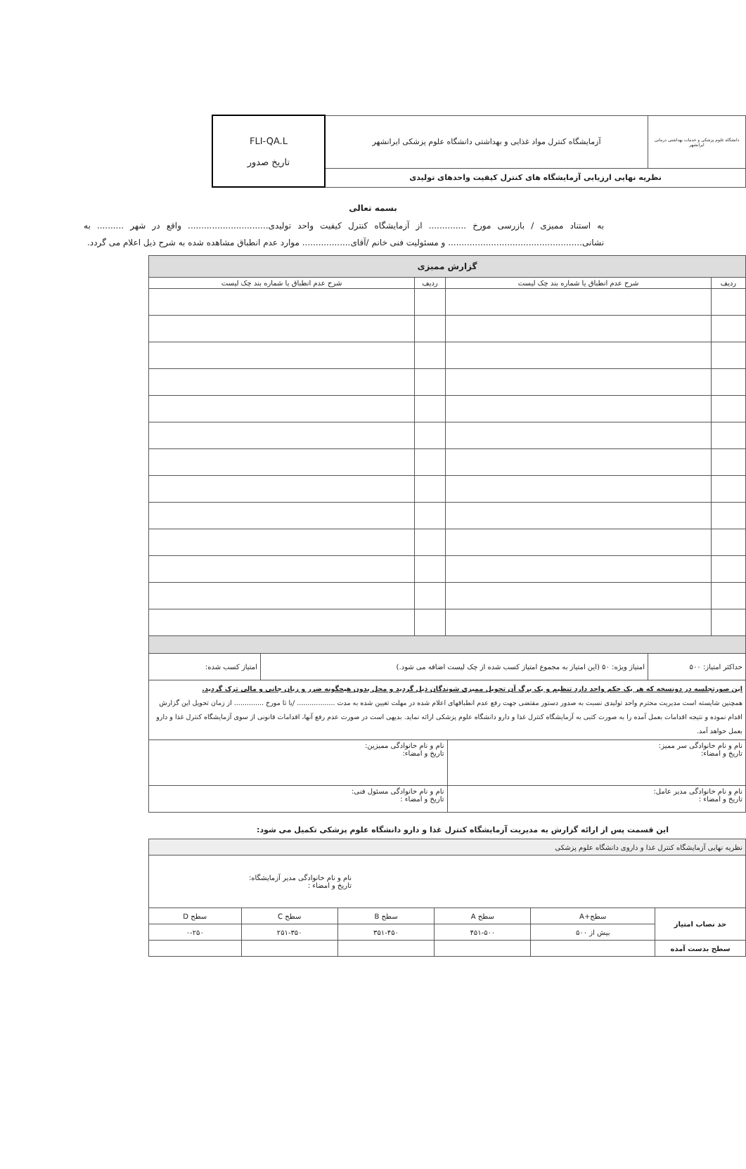| دانشگاه علوم پزشکی و خدمات بهداشتی درمانی ایرانشهر | آزمایشگاه کنترل مواد غذایی و بهداشتی دانشگاه علوم پزشکی ایرانشهر | FLI-QA.L تاریخ صدور |
| نظریه نهایی ارزیابی آزمایشگاه های کنترل کیفیت واحدهای تولیدی | | |
بسمه تعالی
به استناد ممیزی / بازرسی مورخ .............. از آزمایشگاه کنترل کیفیت واحد تولیدی.............................. واقع در شهر .......... به نشانی.................................................. و مسئولیت فنی خانم /آقای.................. موارد عدم انطباق مشاهده شده به شرح ذیل اعلام می گردد.
| گزارش ممیزی | | | |
| --- | --- | --- | --- |
| ردیف | شرح عدم انطباق یا شماره بند چک لیست | ردیف | شرح عدم انطباق یا شماره بند چک لیست |
| / حداکثر امتیاز: ۵۰۰ / امتیاز ویژه: ۵۰ (این امتیاز به مجموع امتیاز کسب شده از چک لیست اضافه می شود.) / امتیاز کسب شده: / | | | |
| این صورتجلسه در دونسخه که هر یک حکم واحد دارد تنظیم و یک برگ آن تحویل ممیزی شوندگان ذیل گردید و محل بدون هیچگونه ضرر و زیان جانی و مالی ترک گردید. همچنین شایسته است مدیریت محترم واحد تولیدی نسبت به صدور دستور مقتضی جهت رفع عدم انطباقهای اعلام شده در مهلت تعیین شده به مدت .................. /یا تا مورخ .............. از زمان تحویل این گزارش اقدام نموده و نتیجه اقدامات بعمل آمده را به صورت کتبی به آزمایشگاه کنترل غذا و دارو دانشگاه علوم پزشکی ارائه نماید. بدیهی است در صورت عدم رفع آنها، اقدامات قانونی از سوی آزمایشگاه کنترل غذا و دارو بعمل خواهد آمد. | | | |
| / نام و نام خانوادگی سر ممیز: تاریخ و امضاء: / نام و نام خانوادگی ممیزین: تاریخ و امضاء: / / نام و نام خانوادگی مدیر عامل: تاریخ و امضاء : / نام و نام خانوادگی مسئول فنی: تاریخ و امضاء : / | | | |
این قسمت پس از ارائه گزارش به مدیریت آزمایشگاه کنترل غذا و دارو دانشگاه علوم پزشکی تکمیل می شود:
| نظریه نهایی آزمایشگاه کنترل غذا و داروی دانشگاه علوم پزشکی | | | | | |
| نام و نام خانوادگی مدیر آزمایشگاه: تاریخ و امضاء : | | | | | |
| حد نصاب امتیاز | سطح+A | سطح A | سطح B | سطح C | سطح D |
| | بیش از ۵۰۰ | ۴۵۱-۵۰۰ | ۳۵۱-۴۵۰ | ۲۵۱-۳۵۰ | ۰-۲۵۰ |
| سطح بدست آمده | | | | | |